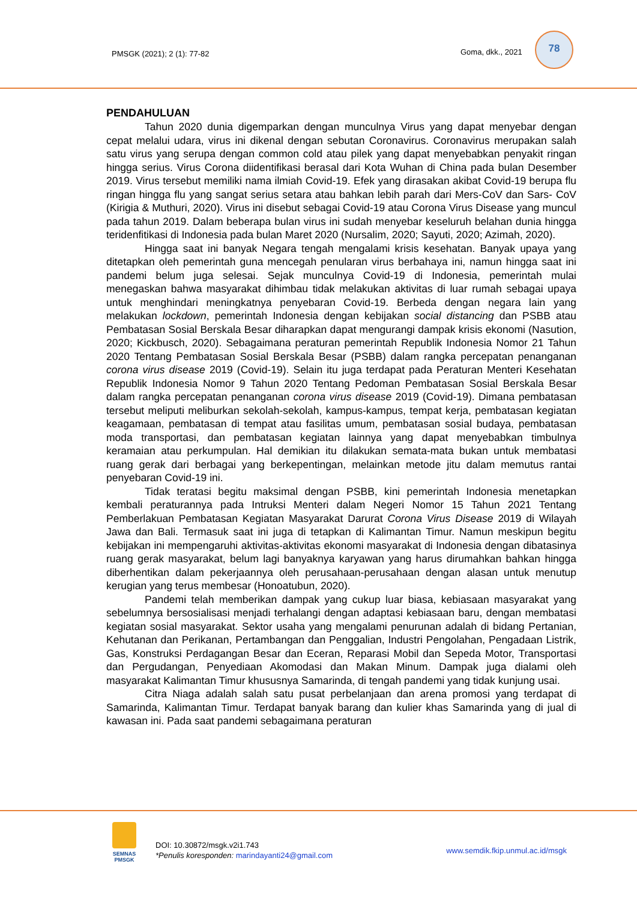PMSGK (2021); 2 (1): 77-82 Goma, dkk., 2021
78
PENDAHULUAN
Tahun 2020 dunia digemparkan dengan munculnya Virus yang dapat menyebar dengan cepat melalui udara, virus ini dikenal dengan sebutan Coronavirus. Coronavirus merupakan salah satu virus yang serupa dengan common cold atau pilek yang dapat menyebabkan penyakit ringan hingga serius. Virus Corona diidentifikasi berasal dari Kota Wuhan di China pada bulan Desember 2019. Virus tersebut memiliki nama ilmiah Covid-19. Efek yang dirasakan akibat Covid-19 berupa flu ringan hingga flu yang sangat serius setara atau bahkan lebih parah dari Mers-CoV dan Sars- CoV (Kirigia & Muthuri, 2020). Virus ini disebut sebagai Covid-19 atau Corona Virus Disease yang muncul pada tahun 2019. Dalam beberapa bulan virus ini sudah menyebar keseluruh belahan dunia hingga teridenfitikasi di Indonesia pada bulan Maret 2020 (Nursalim, 2020; Sayuti, 2020; Azimah, 2020).
Hingga saat ini banyak Negara tengah mengalami krisis kesehatan. Banyak upaya yang ditetapkan oleh pemerintah guna mencegah penularan virus berbahaya ini, namun hingga saat ini pandemi belum juga selesai. Sejak munculnya Covid-19 di Indonesia, pemerintah mulai menegaskan bahwa masyarakat dihimbau tidak melakukan aktivitas di luar rumah sebagai upaya untuk menghindari meningkatnya penyebaran Covid-19. Berbeda dengan negara lain yang melakukan lockdown, pemerintah Indonesia dengan kebijakan social distancing dan PSBB atau Pembatasan Sosial Berskala Besar diharapkan dapat mengurangi dampak krisis ekonomi (Nasution, 2020; Kickbusch, 2020). Sebagaimana peraturan pemerintah Republik Indonesia Nomor 21 Tahun 2020 Tentang Pembatasan Sosial Berskala Besar (PSBB) dalam rangka percepatan penanganan corona virus disease 2019 (Covid-19). Selain itu juga terdapat pada Peraturan Menteri Kesehatan Republik Indonesia Nomor 9 Tahun 2020 Tentang Pedoman Pembatasan Sosial Berskala Besar dalam rangka percepatan penanganan corona virus disease 2019 (Covid-19). Dimana pembatasan tersebut meliputi meliburkan sekolah-sekolah, kampus-kampus, tempat kerja, pembatasan kegiatan keagamaan, pembatasan di tempat atau fasilitas umum, pembatasan sosial budaya, pembatasan moda transportasi, dan pembatasan kegiatan lainnya yang dapat menyebabkan timbulnya keramaian atau perkumpulan. Hal demikian itu dilakukan semata-mata bukan untuk membatasi ruang gerak dari berbagai yang berkepentingan, melainkan metode jitu dalam memutus rantai penyebaran Covid-19 ini.
Tidak teratasi begitu maksimal dengan PSBB, kini pemerintah Indonesia menetapkan kembali peraturannya pada Intruksi Menteri dalam Negeri Nomor 15 Tahun 2021 Tentang Pemberlakuan Pembatasan Kegiatan Masyarakat Darurat Corona Virus Disease 2019 di Wilayah Jawa dan Bali. Termasuk saat ini juga di tetapkan di Kalimantan Timur. Namun meskipun begitu kebijakan ini mempengaruhi aktivitas-aktivitas ekonomi masyarakat di Indonesia dengan dibatasinya ruang gerak masyarakat, belum lagi banyaknya karyawan yang harus dirumahkan bahkan hingga diberhentikan dalam pekerjaannya oleh perusahaan-perusahaan dengan alasan untuk menutup kerugian yang terus membesar (Honoatubun, 2020).
Pandemi telah memberikan dampak yang cukup luar biasa, kebiasaan masyarakat yang sebelumnya bersosialisasi menjadi terhalangi dengan adaptasi kebiasaan baru, dengan membatasi kegiatan sosial masyarakat. Sektor usaha yang mengalami penurunan adalah di bidang Pertanian, Kehutanan dan Perikanan, Pertambangan dan Penggalian, Industri Pengolahan, Pengadaan Listrik, Gas, Konstruksi Perdagangan Besar dan Eceran, Reparasi Mobil dan Sepeda Motor, Transportasi dan Pergudangan, Penyediaan Akomodasi dan Makan Minum. Dampak juga dialami oleh masyarakat Kalimantan Timur khususnya Samarinda, di tengah pandemi yang tidak kunjung usai.
Citra Niaga adalah salah satu pusat perbelanjaan dan arena promosi yang terdapat di Samarinda, Kalimantan Timur. Terdapat banyak barang dan kulier khas Samarinda yang di jual di kawasan ini. Pada saat pandemi sebagaimana peraturan
SEMNAS
PMSGK
DOI: 10.30872/msgk.v2i1.743
*Penulis koresponden: marindayanti24@gmail.com
www.semdik.fkip.unmul.ac.id/msgk